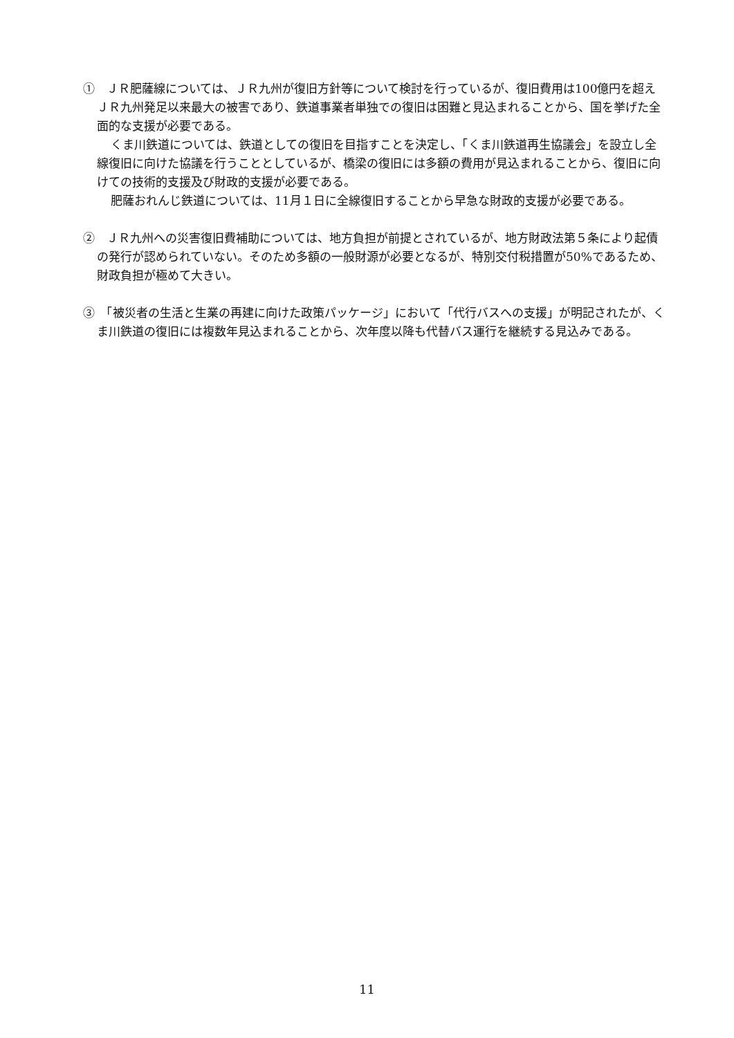①　ＪＲ肥薩線については、ＪＲ九州が復旧方針等について検討を行っているが、復旧費用は100億円を超えＪＲ九州発足以来最大の被害であり、鉄道事業者単独での復旧は困難と見込まれることから、国を挙げた全面的な支援が必要である。
くま川鉄道については、鉄道としての復旧を目指すことを決定し、「くま川鉄道再生協議会」を設立し全線復旧に向けた協議を行うこととしているが、橋梁の復旧には多額の費用が見込まれることから、復旧に向けての技術的支援及び財政的支援が必要である。
肥薩おれんじ鉄道については、11月１日に全線復旧することから早急な財政的支援が必要である。
②　ＪＲ九州への災害復旧費補助については、地方負担が前提とされているが、地方財政法第５条により起債の発行が認められていない。そのため多額の一般財源が必要となるが、特別交付税措置が50%であるため、財政負担が極めて大きい。
③　「被災者の生活と生業の再建に向けた政策パッケージ」において「代行バスへの支援」が明記されたが、くま川鉄道の復旧には複数年見込まれることから、次年度以降も代替バス運行を継続する見込みである。
11